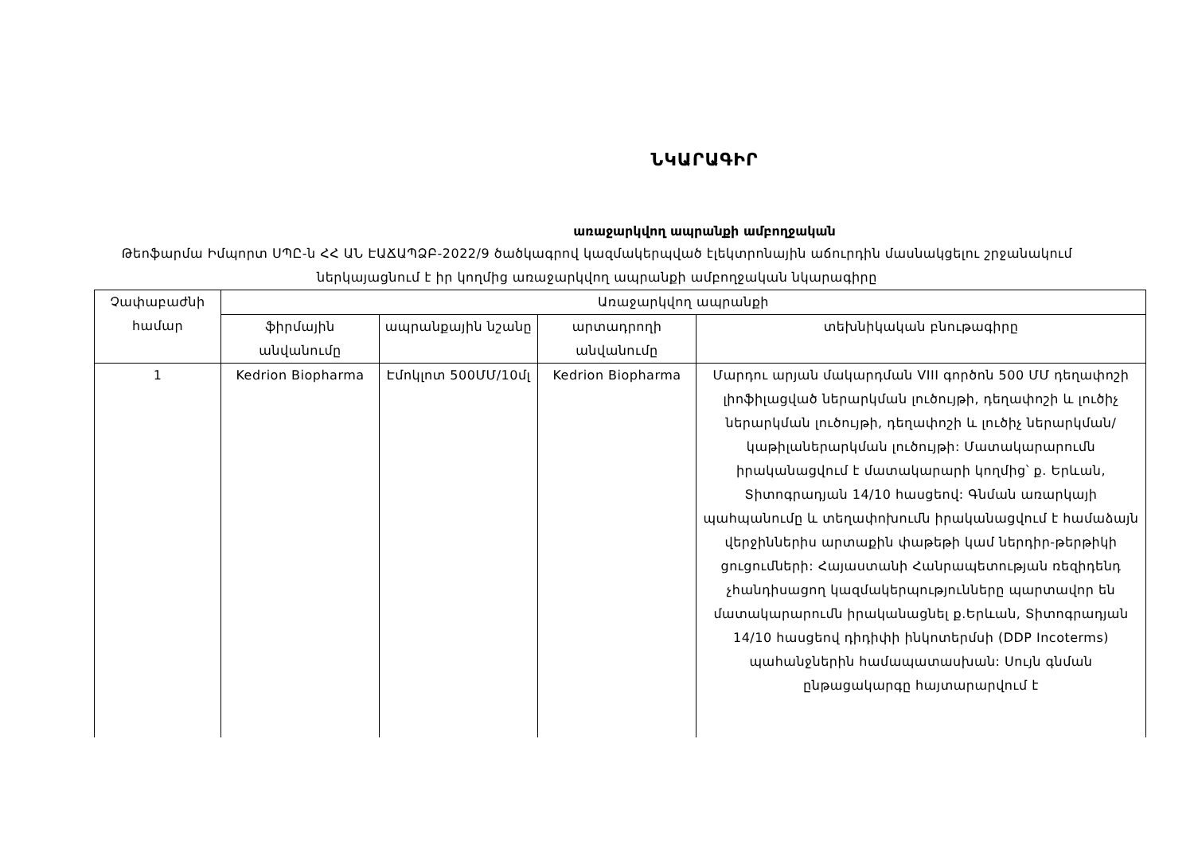ՆԿԱՐԱԳԻՐ
առաջարկվող ապրանքի ամբողջական
Թեոֆարմա Իմպորտ ՍՊԸ-ն ՀՀ ԱՆ ԷԱՃԱՊՁԲ-2022/9 ծածկագրով կազմակերպված էլեկտրոնային աճուրդին մասնակցելու շրջանակում ներկայացնում է իր կողմից առաջարկվող ապրանքի ամբողջական նկարագիրը
| Չափաբաժնի համար | Առաջարկվող ապրանքի | | | |
| --- | --- | --- | --- | --- |
| | ֆիրմային անվանումը | ապրանքային նշանը | արտադրողի անվանումը | տեխնիկական բնութագիրը |
| 1 | Kedrion Biopharma | Էմոկլոտ 500ՄՄ/10մլ | Kedrion Biopharma | Մարդու արյան մակարդման VIII գործոն 500 ՄՄ դեղափոշի լիոֆիլացված ներարկման լուծույթի, դեղափոշի և լուծիչ ներարկման լուծույթի, դեղափոշի և լուծիչ ներարկման/ կաթիլաներարկման լուծույթի: Մատակարարումն իրականացվում է մատակարարի կողմից՝ ք. Երևան, Տիտոգրադյան 14/10 հասցեով: Գնման առարկայի պահպանումը և տեղափոխումն իրականացվում է համաձայն վերջիններիս արտաքին փաթեթի կամ ներդիր-թերթիկի ցուցումների: Հայաստանի Հանրապետության ռեզիդենդ չհանդիսացող կազմակերպությունները պարտավոր են մատակարարումն իրականացնել ք.Երևան, Տիտոգրադյան 14/10 հասցեով դիդիփի ինկոտերմսի (DDP Incoterms) պահանջներին համապատասխան: Սույն գնման ընթացակարգը հայտարարվում է |